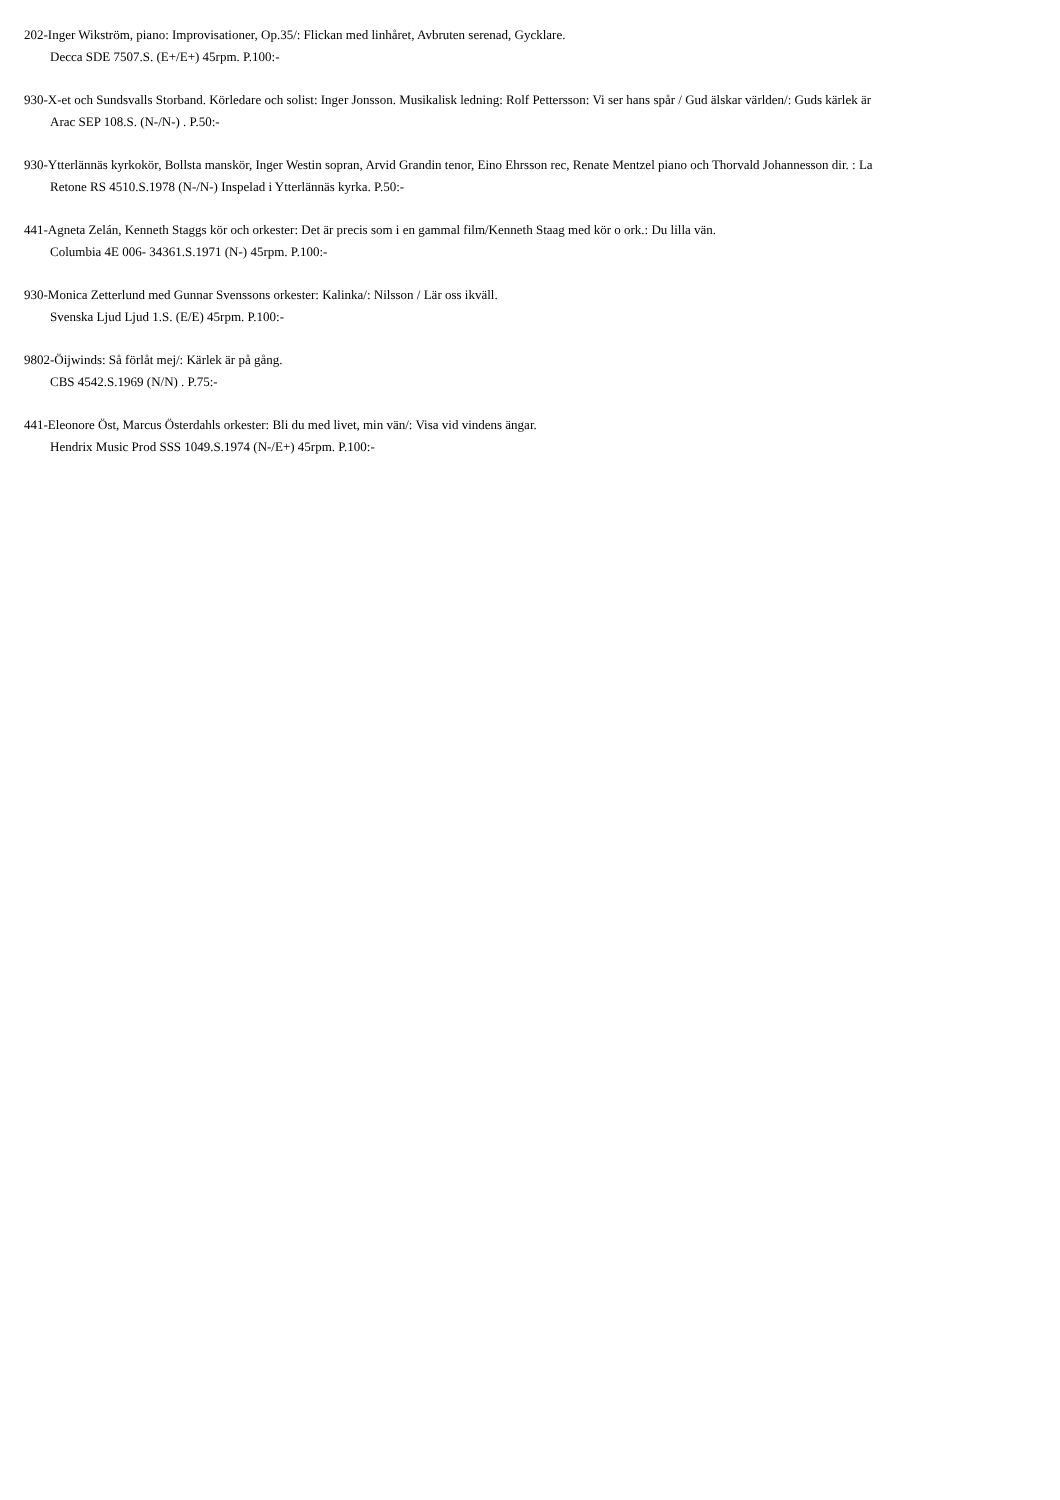202-Inger Wikström, piano: Improvisationer, Op.35/: Flickan med linhåret, Avbruten serenad, Gycklare.
Decca SDE 7507.S. (E+/E+) 45rpm. P.100:-
930-X-et och Sundsvalls Storband. Körledare och solist: Inger Jonsson. Musikalisk ledning: Rolf Pettersson: Vi ser hans spår / Gud älskar världen/: Guds kärlek är
Arac SEP 108.S. (N-/N-) . P.50:-
930-Ytterlännäs kyrkokör, Bollsta manskör, Inger Westin sopran, Arvid Grandin tenor, Eino Ehrsson rec, Renate Mentzel piano och Thorvald Johannesson dir. : La
Retone RS 4510.S.1978 (N-/N-) Inspelad i Ytterlännäs kyrka. P.50:-
441-Agneta Zelán, Kenneth Staggs kör och orkester: Det är precis som i en gammal film/Kenneth Staag med kör o ork.: Du lilla vän.
Columbia 4E 006- 34361.S.1971 (N-) 45rpm. P.100:-
930-Monica Zetterlund med Gunnar Svenssons orkester: Kalinka/: Nilsson / Lär oss ikväll.
Svenska Ljud Ljud 1.S. (E/E) 45rpm. P.100:-
9802-Öijwinds: Så förlåt mej/: Kärlek är på gång.
CBS 4542.S.1969 (N/N) . P.75:-
441-Eleonore Öst, Marcus Österdahls orkester: Bli du med livet, min vän/: Visa vid vindens ängar.
Hendrix Music Prod SSS 1049.S.1974 (N-/E+) 45rpm. P.100:-